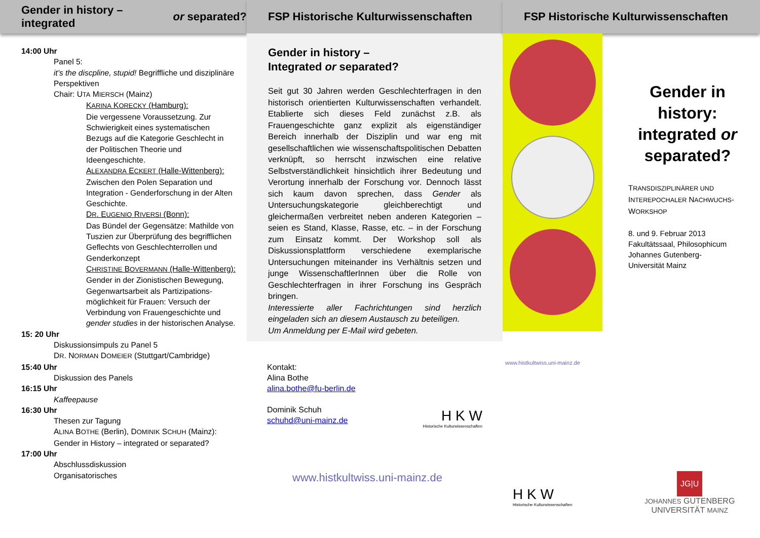Gender in history – integrated or separated?
14:00 Uhr
Panel 5:
it’s the discpline, stupid! Begriffliche und disziplinäre Perspektiven
Chair: UTA MIERSCH (Mainz)
KARINA KORECKY (Hamburg):
Die vergessene Voraussetzung. Zur Schwierigkeit eines systematischen Bezugs auf die Kategorie Geschlecht in der Politischen Theorie und Ideengeschichte.
ALEXANDRA ECKERT (Halle-Wittenberg):
Zwischen den Polen Separation und Integration - Genderforschung in der Alten Geschichte.
DR. EUGENIO RIVERSI (Bonn):
Das Bündel der Gegensätze: Mathilde von Tuszien zur Überprüfung des begrifflichen Geflechts von Geschlechterrollen und Genderkonzept
CHRISTINE BOVERMANN (Halle-Wittenberg):
Gender in der Zionistischen Bewegung, Gegenwartsarbeit als Partizipations-möglichkeit für Frauen: Versuch der Verbindung von Frauengeschichte und gender studies in der historischen Analyse.
15: 20 Uhr
Diskussionsimpuls zu Panel 5
DR. NORMAN DOMEIER (Stuttgart/Cambridge)
15:40 Uhr
Diskussion des Panels
16:15 Uhr
Kaffeepause
16:30 Uhr
Thesen zur Tagung
ALINA BOTHE (Berlin), DOMINIK SCHUH (Mainz): Gender in History – integrated or separated?
17:00 Uhr
Abschlussdiskussion
Organisatorisches
FSP Historische Kulturwissenschaften
Gender in history –
Integrated or separated?
Seit gut 30 Jahren werden Geschlechterfragen in den historisch orientierten Kulturwissenschaften verhandelt. Etablierte sich dieses Feld zunächst z.B. als Frauengeschichte ganz explizit als eigenständiger Bereich innerhalb der Disziplin und war eng mit gesellschaftlichen wie wissenschaftspolitischen Debatten verknüpft, so herrscht inzwischen eine relative Selbstverständlichkeit hinsichtlich ihrer Bedeutung und Verortung innerhalb der Forschung vor. Dennoch lässt sich kaum davon sprechen, dass Gender als Untersuchungskategorie gleichberechtigt und gleichermaßen verbreitet neben anderen Kategorien – seien es Stand, Klasse, Rasse, etc. – in der Forschung zum Einsatz kommt. Der Workshop soll als Diskussionsplattform verschiedene exemplarische Untersuchungen miteinander ins Verhältnis setzen und junge WissenschaftlerInnen über die Rolle von Geschlechterfragen in ihrer Forschung ins Gespräch bringen.
Interessierte aller Fachrichtungen sind herzlich eingeladen sich an diesem Austausch zu beteiligen.
Um Anmeldung per E-Mail wird gebeten.
Kontakt:
Alina Bothe
alina.bothe@fu-berlin.de
Dominik Schuh
schuhd@uni-mainz.de
H K W
Historische Kulturwissenschaften
www.histkultwiss.uni-mainz.de
FSP Historische Kulturwissenschaften
www.histkultwiss.uni-mainz.de
Gender in history:
integrated or
separated?
TRANSDISZIPLINÄRER UND
INTEREPOCHALER NACHWUCHS-
WORKSHOP
8. und 9. Februar 2013
Fakultätssaal, Philosophicum
Johannes Gutenberg-
Universität Mainz
H K W
Historische Kulturwissenschaften
JG|U
JOHANNES GUTENBERG
UNIVERSITÄT MAINZ